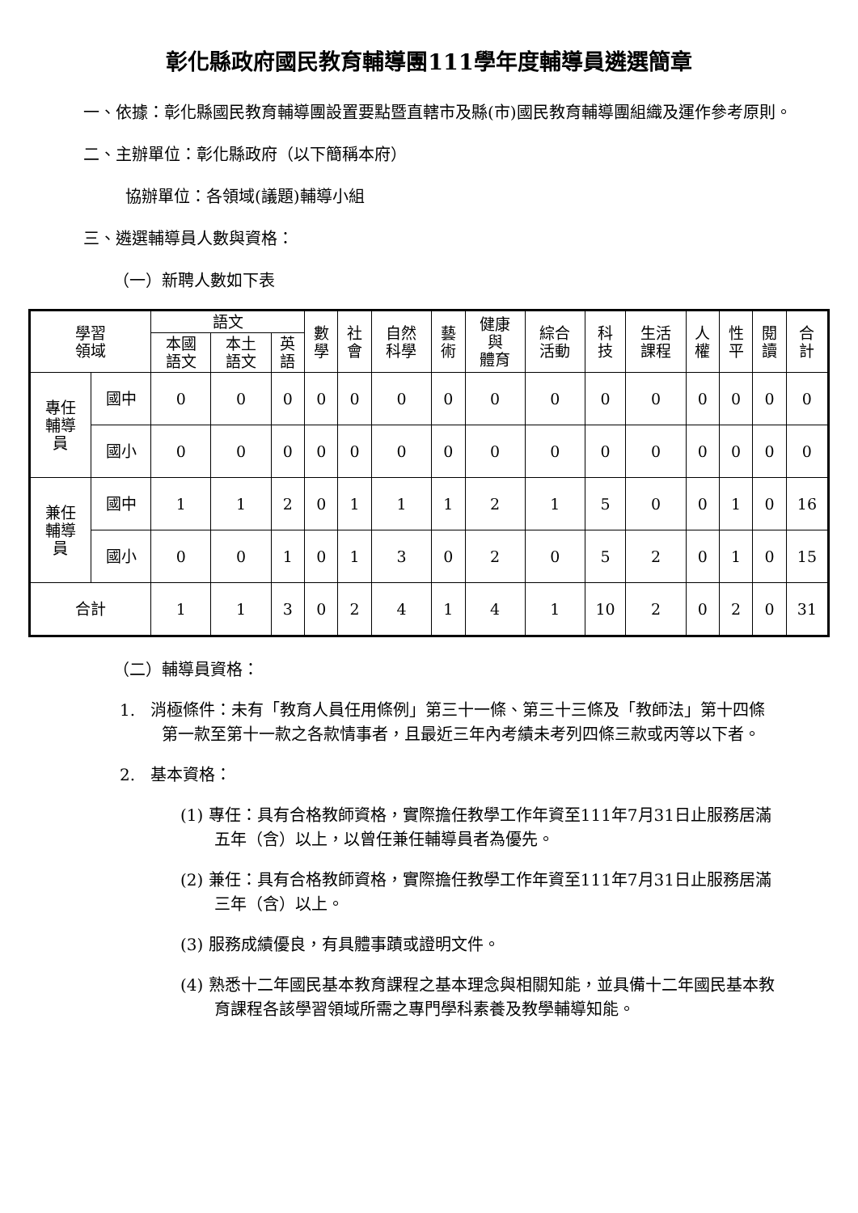彰化縣政府國民教育輔導團111學年度輔導員遴選簡章
一、依據：彰化縣國民教育輔導團設置要點暨直轄市及縣(市)國民教育輔導團組織及運作參考原則。
二、主辦單位：彰化縣政府（以下簡稱本府）
協辦單位：各領域(議題)輔導小組
三、遴選輔導員人數與資格：
（一）新聘人數如下表
| 學習 領域 | | 語文 | | | 數 學 | 社 會 | 自然 科學 | 藝 術 | 健康 與 體育 | 綜合 活動 | 科 技 | 生活 課程 | 人 權 | 性 平 | 閱 讀 | 合 計 |
| --- | --- | --- | --- | --- | --- | --- | --- | --- | --- | --- | --- | --- | --- | --- | --- | --- |
| | | 本國 語文 | 本土 語文 | 英 語 | | | | | | | | | | | | |
| 專任 輔導 員 | 國中 | 0 | 0 | 0 | 0 | 0 | 0 | 0 | 0 | 0 | 0 | 0 | 0 | 0 | 0 | 0 |
| | 國小 | 0 | 0 | 0 | 0 | 0 | 0 | 0 | 0 | 0 | 0 | 0 | 0 | 0 | 0 | 0 |
| 兼任 輔導 員 | 國中 | 1 | 1 | 2 | 0 | 1 | 1 | 1 | 2 | 1 | 5 | 0 | 0 | 1 | 0 | 16 |
| | 國小 | 0 | 0 | 1 | 0 | 1 | 3 | 0 | 2 | 0 | 5 | 2 | 0 | 1 | 0 | 15 |
| 合計 | | 1 | 1 | 3 | 0 | 2 | 4 | 1 | 4 | 1 | 10 | 2 | 0 | 2 | 0 | 31 |
（二）輔導員資格：
1. 消極條件：未有「教育人員任用條例」第三十一條、第三十三條及「教師法」第十四條第一款至第十一款之各款情事者，且最近三年內考績未考列四條三款或丙等以下者。
2. 基本資格：
(1) 專任：具有合格教師資格，實際擔任教學工作年資至111年7月31日止服務居滿五年（含）以上，以曾任兼任輔導員者為優先。
(2) 兼任：具有合格教師資格，實際擔任教學工作年資至111年7月31日止服務居滿三年（含）以上。
(3) 服務成績優良，有具體事蹟或證明文件。
(4) 熟悉十二年國民基本教育課程之基本理念與相關知能，並具備十二年國民基本教育課程各該學習領域所需之專門學科素養及教學輔導知能。